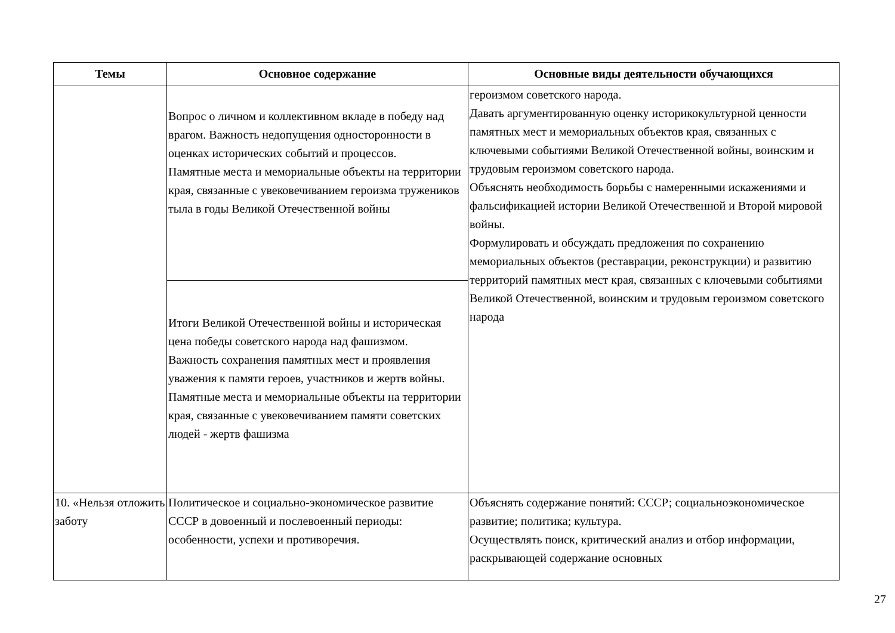| Темы | Основное содержание | Основные виды деятельности обучающихся |
| --- | --- | --- |
| | Вопрос о личном и коллективном вкладе в победу над врагом. Важность недопущения односторонности в оценках исторических событий и процессов. Памятные места и мемориальные объекты на территории края, связанные с увековечиванием героизма тружеников тыла в годы Великой Отечественной войны | героизмом советского народа. Давать аргументированную оценку историкокультурной ценности памятных мест и мемориальных объектов края, связанных с ключевыми событиями Великой Отечественной войны, воинским и трудовым героизмом советского народа. Объяснять необходимость борьбы с намеренными искажениями и фальсификацией истории Великой Отечественной и Второй мировой войны. Формулировать и обсуждать предложения по сохранению мемориальных объектов (реставрации, реконструкции) и развитию территорий памятных мест края, связанных с ключевыми событиями Великой Отечественной, воинским и трудовым героизмом советского народа |
| | Итоги Великой Отечественной войны и историческая цена победы советского народа над фашизмом. Важность сохранения памятных мест и проявления уважения к памяти героев, участников и жертв войны. Памятные места и мемориальные объекты на территории края, связанные с увековечиванием памяти советских людей - жертв фашизма | |
| 10. «Нельзя отложить заботу | Политическое и социально-экономическое развитие СССР в довоенный и послевоенный периоды: особенности, успехи и противоречия. | Объяснять содержание понятий: СССР; социальноэкономическое развитие; политика; культура. Осуществлять поиск, критический анализ и отбор информации, раскрывающей содержание основных |
27